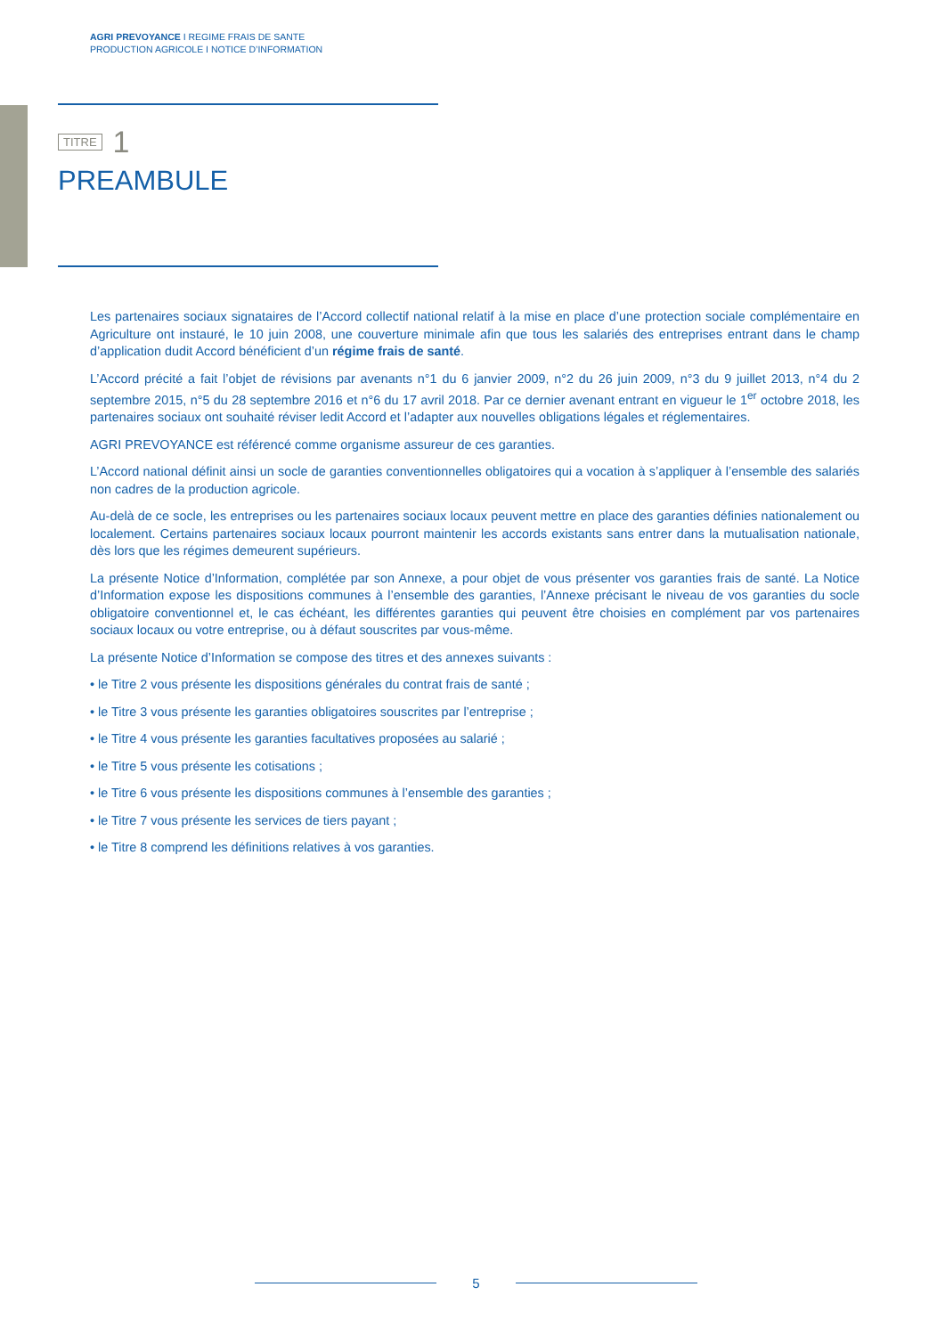AGRI PREVOYANCE I REGIME FRAIS DE SANTE
PRODUCTION AGRICOLE I NOTICE D’INFORMATION
TITRE 1
PREAMBULE
Les partenaires sociaux signataires de l’Accord collectif national relatif à la mise en place d’une protection sociale complémentaire en Agriculture ont instauré, le 10 juin 2008, une couverture minimale afin que tous les salariés des entreprises entrant dans le champ d’application dudit Accord bénéficient d’un régime frais de santé.
L’Accord précité a fait l’objet de révisions par avenants n°1 du 6 janvier 2009, n°2 du 26 juin 2009, n°3 du 9 juillet 2013, n°4 du 2 septembre 2015, n°5 du 28 septembre 2016 et n°6 du 17 avril 2018. Par ce dernier avenant entrant en vigueur le 1<sup>er</sup> octobre 2018, les partenaires sociaux ont souhaité réviser ledit Accord et l’adapter aux nouvelles obligations légales et réglementaires.
AGRI PREVOYANCE est référencé comme organisme assureur de ces garanties.
L’Accord national définit ainsi un socle de garanties conventionnelles obligatoires qui a vocation à s’appliquer à l’ensemble des salariés non cadres de la production agricole.
Au-delà de ce socle, les entreprises ou les partenaires sociaux locaux peuvent mettre en place des garanties définies nationalement ou localement. Certains partenaires sociaux locaux pourront maintenir les accords existants sans entrer dans la mutualisation nationale, dès lors que les régimes demeurent supérieurs.
La présente Notice d’Information, complétée par son Annexe, a pour objet de vous présenter vos garanties frais de santé. La Notice d’Information expose les dispositions communes à l’ensemble des garanties, l’Annexe précisant le niveau de vos garanties du socle obligatoire conventionnel et, le cas échéant, les différentes garanties qui peuvent être choisies en complément par vos partenaires sociaux locaux ou votre entreprise, ou à défaut souscrites par vous-même.
La présente Notice d’Information se compose des titres et des annexes suivants :
• le Titre 2 vous présente les dispositions générales du contrat frais de santé ;
• le Titre 3 vous présente les garanties obligatoires souscrites par l’entreprise ;
• le Titre 4 vous présente les garanties facultatives proposées au salarié ;
• le Titre 5 vous présente les cotisations ;
• le Titre 6 vous présente les dispositions communes à l’ensemble des garanties ;
• le Titre 7 vous présente les services de tiers payant ;
• le Titre 8 comprend les définitions relatives à vos garanties.
5